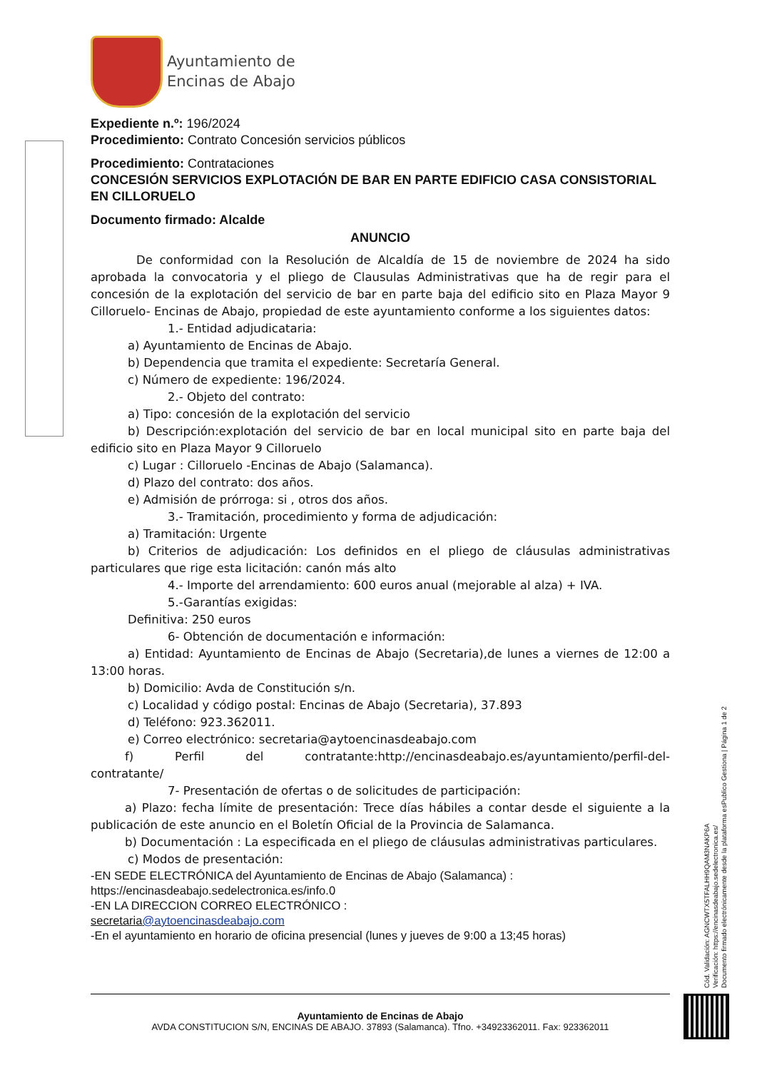Ayuntamiento de
Encinas de Abajo
Expediente n.º: 196/2024
Procedimiento: Contrato Concesión servicios públicos
Procedimiento: Contrataciones
CONCESIÓN SERVICIOS EXPLOTACIÓN DE BAR EN PARTE EDIFICIO CASA CONSISTORIAL EN CILLORUELO
Documento firmado: Alcalde
ANUNCIO
De conformidad con la Resolución de Alcaldía de 15 de noviembre de 2024 ha sido aprobada la convocatoria y el pliego de Clausulas Administrativas que ha de regir para el concesión de la explotación del servicio de bar en parte baja del edificio sito en Plaza Mayor 9 Cilloruelo- Encinas de Abajo, propiedad de este ayuntamiento conforme a los siguientes datos:
1.- Entidad adjudicataria:
a) Ayuntamiento de Encinas de Abajo.
b) Dependencia que tramita el expediente: Secretaría General.
c) Número de expediente: 196/2024.
2.- Objeto del contrato:
a) Tipo: concesión de la explotación del servicio
b) Descripción:explotación del servicio de bar en local municipal sito en parte baja del edificio sito en Plaza Mayor 9 Cilloruelo
c) Lugar : Cilloruelo -Encinas de Abajo (Salamanca).
d) Plazo del contrato: dos años.
e) Admisión de prórroga: si , otros dos años.
3.- Tramitación, procedimiento y forma de adjudicación:
a) Tramitación: Urgente
b) Criterios de adjudicación: Los definidos en el pliego de cláusulas administrativas particulares que rige esta licitación: canón más alto
4.- Importe del arrendamiento: 600 euros anual (mejorable al alza) + IVA.
5.-Garantías exigidas:
Definitiva: 250 euros
6- Obtención de documentación e información:
a) Entidad: Ayuntamiento de Encinas de Abajo (Secretaria),de lunes a viernes de 12:00 a 13:00 horas.
b) Domicilio: Avda de Constitución s/n.
c) Localidad y código postal: Encinas de Abajo (Secretaria), 37.893
d) Teléfono: 923.362011.
e) Correo electrónico: secretaria@aytoencinasdeabajo.com
f) Perfil del contratante:http://encinasdeabajo.es/ayuntamiento/perfil-del-contratante/
7- Presentación de ofertas o de solicitudes de participación:
a) Plazo: fecha límite de presentación: Trece días hábiles a contar desde el siguiente a la publicación de este anuncio en el Boletín Oficial de la Provincia de Salamanca.
b) Documentación : La especificada en el pliego de cláusulas administrativas particulares.
c) Modos de presentación:
-EN SEDE ELECTRÓNICA del Ayuntamiento de Encinas de Abajo (Salamanca) :
https://encinasdeabajo.sedelectronica.es/info.0
-EN LA DIRECCION CORREO ELECTRÓNICO :
secretaria@aytoencinasdeabajo.com
-En el ayuntamiento en horario de oficina presencial (lunes y jueves de 9:00 a 13;45 horas)
Cód. Validación: AGNCWTX5TFALHH9QAM3NAKP6A
Verificación: https://encinasdeabajo.sedelectronica.es/
Documento firmado electrónicamente desde la plataforma esPublico Gestiona | Página 1 de 2
Ayuntamiento de Encinas de Abajo
AVDA CONSTITUCION S/N, ENCINAS DE ABAJO. 37893 (Salamanca). Tfno. +34923362011. Fax: 923362011